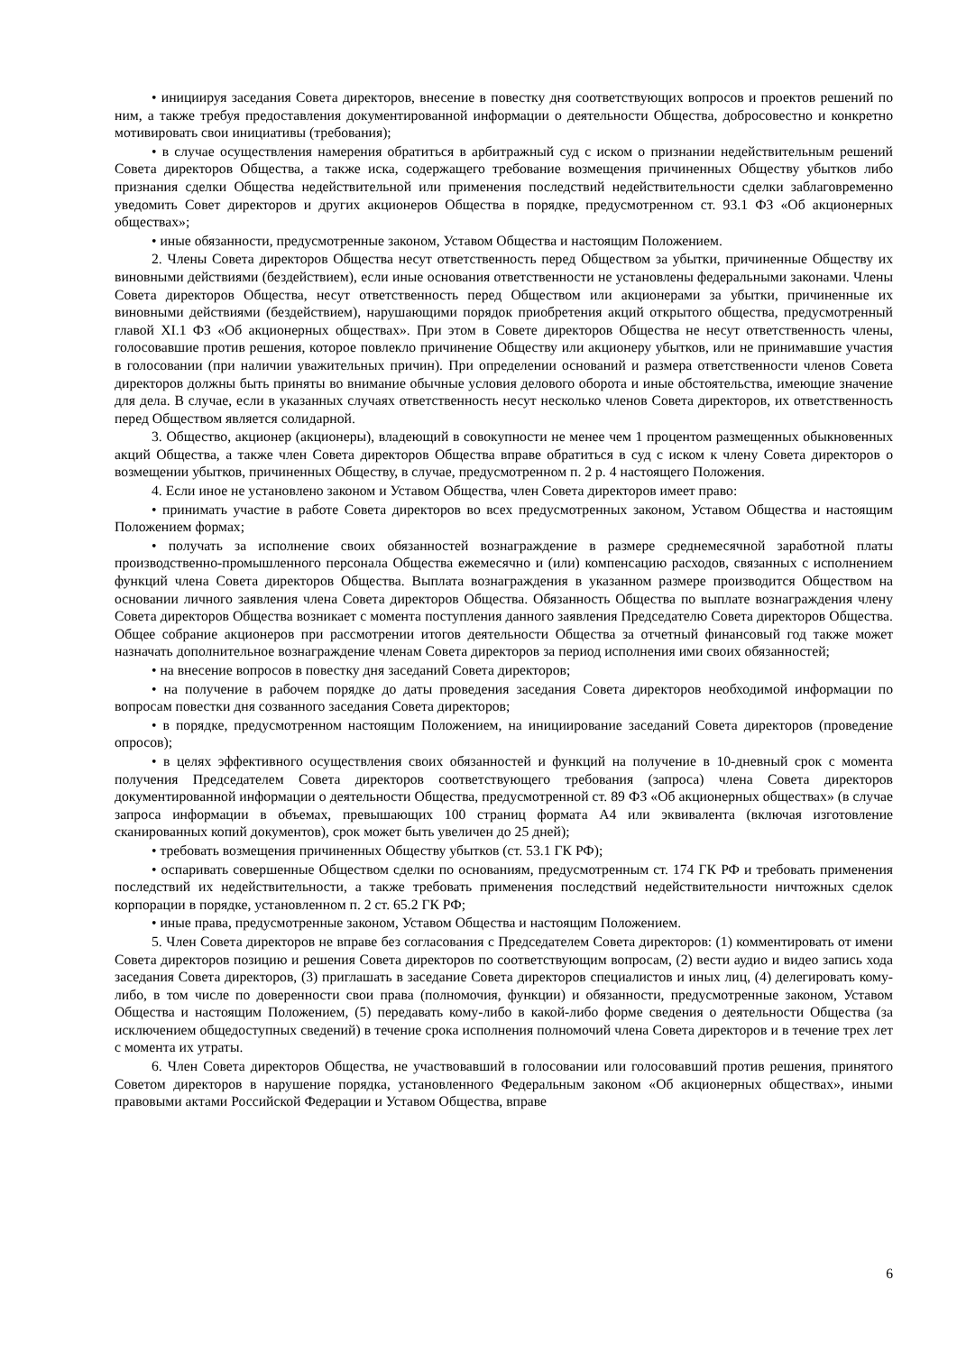• инициируя заседания Совета директоров, внесение в повестку дня соответствующих вопросов и проектов решений по ним, а также требуя предоставления документированной информации о деятельности Общества, добросовестно и конкретно мотивировать свои инициативы (требования);
• в случае осуществления намерения обратиться в арбитражный суд с иском о признании недействительным решений Совета директоров Общества, а также иска, содержащего требование возмещения причиненных Обществу убытков либо признания сделки Общества недействительной или применения последствий недействительности сделки заблаговременно уведомить Совет директоров и других акционеров Общества в порядке, предусмотренном ст. 93.1 ФЗ «Об акционерных обществах»;
• иные обязанности, предусмотренные законом, Уставом Общества и настоящим Положением.
2. Члены Совета директоров Общества несут ответственность перед Обществом за убытки, причиненные Обществу их виновными действиями (бездействием), если иные основания ответственности не установлены федеральными законами. Члены Совета директоров Общества, несут ответственность перед Обществом или акционерами за убытки, причиненные их виновными действиями (бездействием), нарушающими порядок приобретения акций открытого общества, предусмотренный главой XI.1 ФЗ «Об акционерных обществах». При этом в Совете директоров Общества не несут ответственность члены, голосовавшие против решения, которое повлекло причинение Обществу или акционеру убытков, или не принимавшие участия в голосовании (при наличии уважительных причин). При определении оснований и размера ответственности членов Совета директоров должны быть приняты во внимание обычные условия делового оборота и иные обстоятельства, имеющие значение для дела. В случае, если в указанных случаях ответственность несут несколько членов Совета директоров, их ответственность перед Обществом является солидарной.
3. Общество, акционер (акционеры), владеющий в совокупности не менее чем 1 процентом размещенных обыкновенных акций Общества, а также член Совета директоров Общества вправе обратиться в суд с иском к члену Совета директоров о возмещении убытков, причиненных Обществу, в случае, предусмотренном п. 2 р. 4 настоящего Положения.
4. Если иное не установлено законом и Уставом Общества, член Совета директоров имеет право:
• принимать участие в работе Совета директоров во всех предусмотренных законом, Уставом Общества и настоящим Положением формах;
• получать за исполнение своих обязанностей вознаграждение в размере среднемесячной заработной платы производственно-промышленного персонала Общества ежемесячно и (или) компенсацию расходов, связанных с исполнением функций члена Совета директоров Общества. Выплата вознаграждения в указанном размере производится Обществом на основании личного заявления члена Совета директоров Общества. Обязанность Общества по выплате вознаграждения члену Совета директоров Общества возникает с момента поступления данного заявления Председателю Совета директоров Общества. Общее собрание акционеров при рассмотрении итогов деятельности Общества за отчетный финансовый год также может назначать дополнительное вознаграждение членам Совета директоров за период исполнения ими своих обязанностей;
• на внесение вопросов в повестку дня заседаний Совета директоров;
• на получение в рабочем порядке до даты проведения заседания Совета директоров необходимой информации по вопросам повестки дня созванного заседания Совета директоров;
• в порядке, предусмотренном настоящим Положением, на инициирование заседаний Совета директоров (проведение опросов);
• в целях эффективного осуществления своих обязанностей и функций на получение в 10-дневный срок с момента получения Председателем Совета директоров соответствующего требования (запроса) члена Совета директоров документированной информации о деятельности Общества, предусмотренной ст. 89 ФЗ «Об акционерных обществах» (в случае запроса информации в объемах, превышающих 100 страниц формата А4 или эквивалента (включая изготовление сканированных копий документов), срок может быть увеличен до 25 дней);
• требовать возмещения причиненных Обществу убытков (ст. 53.1 ГК РФ);
• оспаривать совершенные Обществом сделки по основаниям, предусмотренным ст. 174 ГК РФ и требовать применения последствий их недействительности, а также требовать применения последствий недействительности ничтожных сделок корпорации в порядке, установленном п. 2 ст. 65.2 ГК РФ;
• иные права, предусмотренные законом, Уставом Общества и настоящим Положением.
5. Член Совета директоров не вправе без согласования с Председателем Совета директоров: (1) комментировать от имени Совета директоров позицию и решения Совета директоров по соответствующим вопросам, (2) вести аудио и видео запись хода заседания Совета директоров, (3) приглашать в заседание Совета директоров специалистов и иных лиц, (4) делегировать кому-либо, в том числе по доверенности свои права (полномочия, функции) и обязанности, предусмотренные законом, Уставом Общества и настоящим Положением, (5) передавать кому-либо в какой-либо форме сведения о деятельности Общества (за исключением общедоступных сведений) в течение срока исполнения полномочий члена Совета директоров и в течение трех лет с момента их утраты.
6. Член Совета директоров Общества, не участвовавший в голосовании или голосовавший против решения, принятого Советом директоров в нарушение порядка, установленного Федеральным законом «Об акционерных обществах», иными правовыми актами Российской Федерации и Уставом Общества, вправе
6